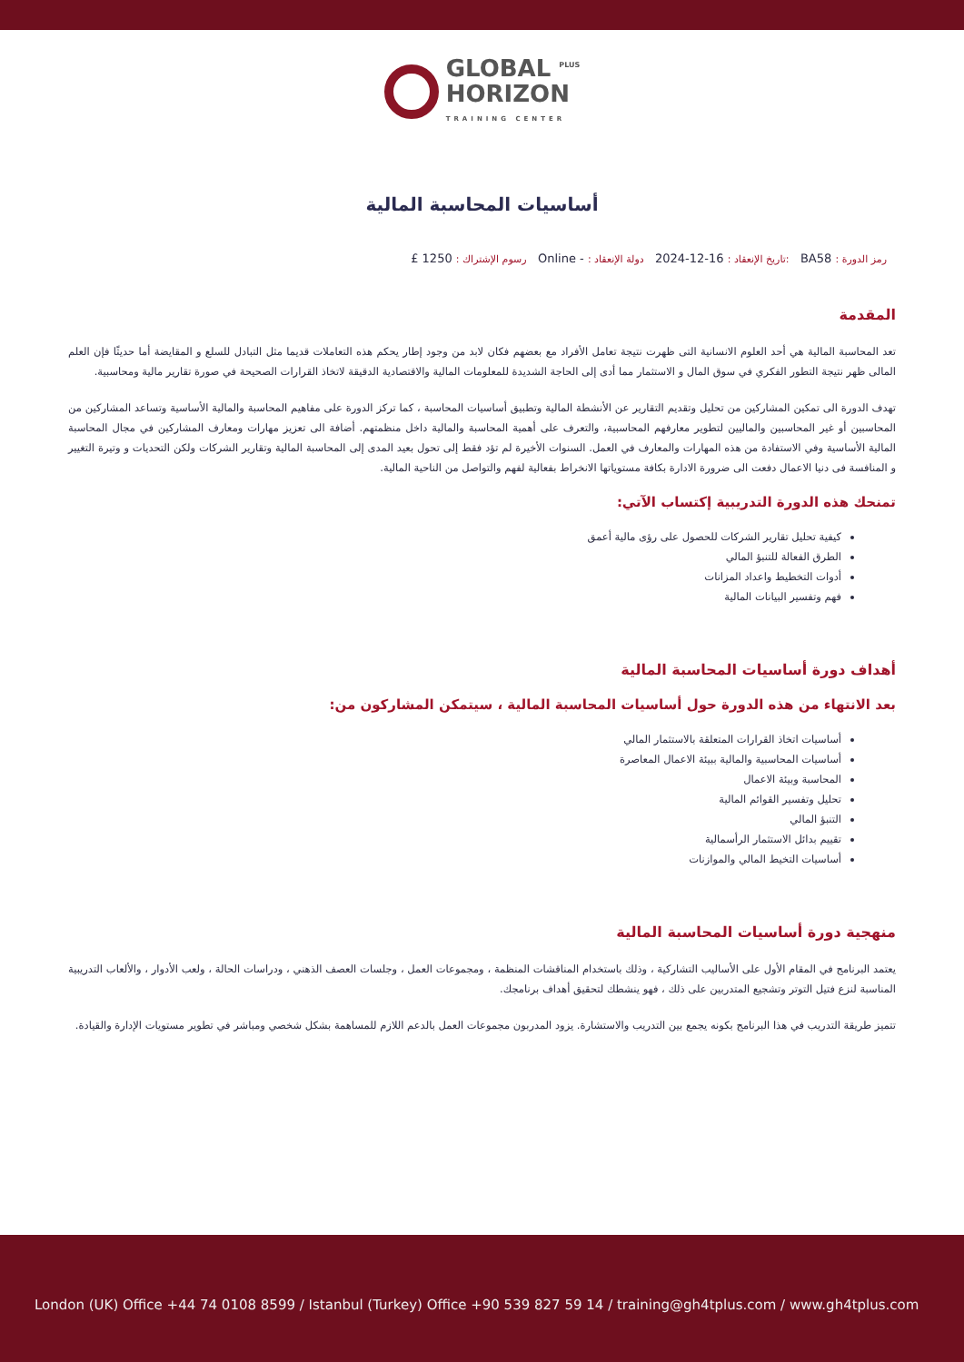GLOBAL <sup>PLUS</sup>
HORIZON TRAINING CENTER
أساسيات المحاسبة المالية
رمز الدورة : BA58 :تاريخ الإنعقاد : 16-12-2024 دولة الإنعقاد : - Online رسوم الإشتراك : 1250 £
المقدمة
تعد المحاسبة المالية هي أحد العلوم الانسانية التى ظهرت نتيجة تعامل الأفراد مع بعضهم فكان لابد من وجود إطار يحكم هذه التعاملات قديما مثل التبادل للسلع و المقايضة أما حديثًا فإن العلم المالى ظهر نتيجة التطور الفكري في سوق المال و الاستثمار مما أدى إلى الحاجة الشديدة للمعلومات المالية والاقتصادية الدقيقة لاتخاذ القرارات الصحيحة في صورة تقارير مالية ومحاسبية.
تهدف الدورة الى تمكين المشاركين من تحليل وتقديم التقارير عن الأنشطة المالية وتطبيق أساسيات المحاسبة ، كما تركز الدورة على مفاهيم المحاسبة والمالية الأساسية وتساعد المشاركين من المحاسبين أو غير المحاسبين والماليين لتطوير معارفهم المحاسبية، والتعرف على أهمية المحاسبة والمالية داخل منظمتهم. أضافة الى تعزيز مهارات ومعارف المشاركين في مجال المحاسبة المالية الأساسية وفي الاستفادة من هذه المهارات والمعارف في العمل. السنوات الأخيرة لم تؤد فقط إلى تحول بعيد المدى إلى المحاسبة المالية وتقارير الشركات ولكن التحديات و وتيرة التغيير و المنافسة فى دنيا الاعمال دفعت الى ضرورة الادارة بكافة مستوياتها الانخراط بفعالية لفهم والتواصل من الناحية المالية.
تمنحك هذه الدورة التدريبية إكتساب الآتي:
كيفية تحليل تقارير الشركات للحصول على رؤى مالية أعمق
الطرق الفعالة للتنبؤ المالي
أدوات التخطيط واعداد المزانات
فهم وتفسير البيانات المالية
أهداف دورة أساسيات المحاسبة المالية
بعد الانتهاء من هذه الدورة حول أساسيات المحاسبة المالية ، سيتمكن المشاركون من:
أساسيات اتخاذ القرارات المتعلقة بالاستثمار المالي
أساسيات المحاسبية والمالية ببيئة الاعمال المعاصرة
المحاسبة وبيئة الاعمال
تحليل وتفسير القوائم المالية
التنبؤ المالي
تقييم بدائل الاستثمار الرأسمالية
أساسيات التخيط المالي والموازنات
منهجية دورة أساسيات المحاسبة المالية
يعتمد البرنامج في المقام الأول على الأساليب التشاركية ، وذلك باستخدام المناقشات المنظمة ، ومجموعات العمل ، وجلسات العصف الذهني ، ودراسات الحالة ، ولعب الأدوار ، والألعاب التدريبية المناسبة لنزع فتيل التوتر وتشجيع المتدربين على ذلك ، فهو ينشطك لتحقيق أهداف برنامجك.
تتميز طريقة التدريب في هذا البرنامج بكونه يجمع بين التدريب والاستشارة. يزود المدربون مجموعات العمل بالدعم اللازم للمساهمة بشكل شخصي ومباشر في تطوير مستويات الإدارة والقيادة.
London (UK) Office +44 74 0108 8599 / Istanbul (Turkey) Office +90 539 827 59 14 / training@gh4tplus.com / www.gh4tplus.com